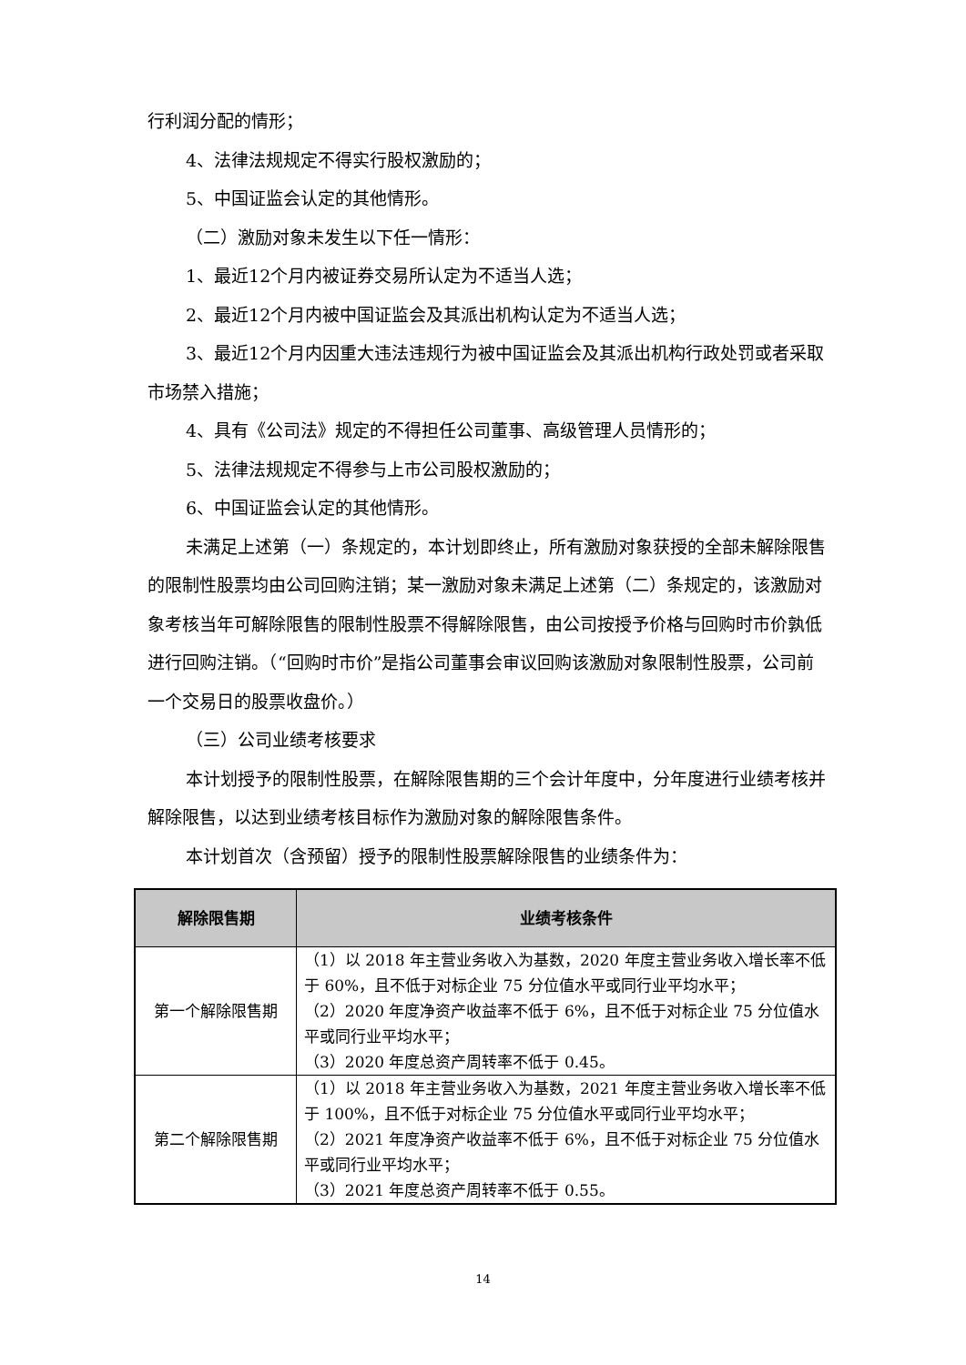行利润分配的情形；
4、法律法规规定不得实行股权激励的；
5、中国证监会认定的其他情形。
（二）激励对象未发生以下任一情形：
1、最近12个月内被证券交易所认定为不适当人选；
2、最近12个月内被中国证监会及其派出机构认定为不适当人选；
3、最近12个月内因重大违法违规行为被中国证监会及其派出机构行政处罚或者采取市场禁入措施；
4、具有《公司法》规定的不得担任公司董事、高级管理人员情形的；
5、法律法规规定不得参与上市公司股权激励的；
6、中国证监会认定的其他情形。
未满足上述第（一）条规定的，本计划即终止，所有激励对象获授的全部未解除限售的限制性股票均由公司回购注销；某一激励对象未满足上述第（二）条规定的，该激励对象考核当年可解除限售的限制性股票不得解除限售，由公司按授予价格与回购时市价孰低进行回购注销。（“回购时市价”是指公司董事会审议回购该激励对象限制性股票，公司前一个交易日的股票收盘价。）
（三）公司业绩考核要求
本计划授予的限制性股票，在解除限售期的三个会计年度中，分年度进行业绩考核并解除限售，以达到业绩考核目标作为激励对象的解除限售条件。
本计划首次（含预留）授予的限制性股票解除限售的业绩条件为：
| 解除限售期 | 业绩考核条件 |
| --- | --- |
| 第一个解除限售期 | （1）以 2018 年主营业务收入为基数，2020 年度主营业务收入增长率不低于 60%，且不低于对标企业 75 分位值水平或同行业平均水平； （2）2020 年度净资产收益率不低于 6%，且不低于对标企业 75 分位值水平或同行业平均水平； （3）2020 年度总资产周转率不低于 0.45。 |
| 第二个解除限售期 | （1）以 2018 年主营业务收入为基数，2021 年度主营业务收入增长率不低于 100%，且不低于对标企业 75 分位值水平或同行业平均水平； （2）2021 年度净资产收益率不低于 6%，且不低于对标企业 75 分位值水平或同行业平均水平； （3）2021 年度总资产周转率不低于 0.55。 |
14